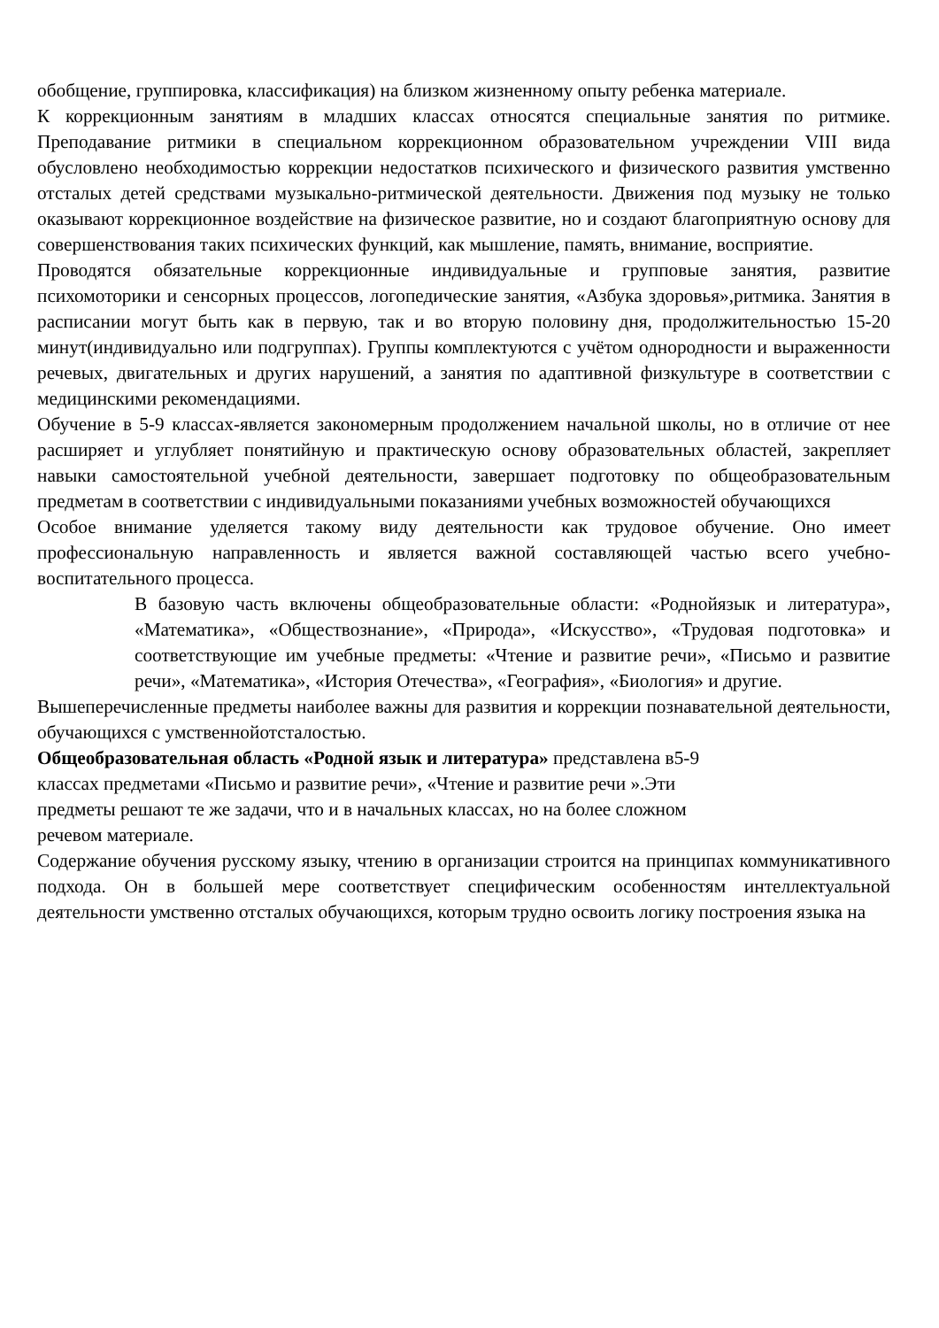обобщение, группировка, классификация) на близком жизненному опыту ребенка материале.
К коррекционным занятиям в младших классах относятся специальные занятия по ритмике. Преподавание ритмики в специальном коррекционном образовательном учреждении VIII вида обусловлено необходимостью коррекции недостатков психического и физического развития умственно отсталых детей средствами музыкально-ритмической деятельности. Движения под музыку не только оказывают коррекционное воздействие на физическое развитие, но и создают благоприятную основу для совершенствования таких психических функций, как мышление, память, внимание, восприятие.
Проводятся обязательные коррекционные индивидуальные и групповые занятия, развитие психомоторики и сенсорных процессов, логопедические занятия, «Азбука здоровья»,ритмика. Занятия в расписании могут быть как в первую, так и во вторую половину дня, продолжительностью 15-20 минут(индивидуально или подгруппах). Группы комплектуются с учётом однородности и выраженности речевых, двигательных и других нарушений, а занятия по адаптивной физкультуре в соответствии с медицинскими рекомендациями.
Обучение в 5-9 классах-является закономерным продолжением начальной школы, но в отличие от нее расширяет и углубляет понятийную и практическую основу образовательных областей, закрепляет навыки самостоятельной учебной деятельности, завершает подготовку по общеобразовательным предметам в соответствии с индивидуальными показаниями учебных возможностей обучающихся
Особое внимание уделяется такому виду деятельности как трудовое обучение. Оно имеет профессиональную направленность и является важной составляющей частью всего учебно-воспитательного процесса.
В базовую часть включены общеобразовательные области: «Роднойязык и литература», «Математика», «Обществознание», «Природа», «Искусство», «Трудовая подготовка» и соответствующие им учебные предметы: «Чтение и развитие речи», «Письмо и развитие речи», «Математика», «История Отечества», «География», «Биология» и другие.
Вышеперечисленные предметы наиболее важны для развития и коррекции познавательной деятельности, обучающихся с умственнойотсталостью.
Общеобразовательная область «Родной язык и литература» представлена в5-9
классах предметами «Письмо и развитие речи», «Чтение и развитие речи ».Эти
предметы решают те же задачи, что и в начальных классах, но на более сложном
речевом материале.
Содержание обучения русскому языку, чтению в организации строится на принципах коммуникативного подхода. Он в большей мере соответствует специфическим особенностям интеллектуальной деятельности умственно отсталых обучающихся, которым трудно освоить логику построения языка на